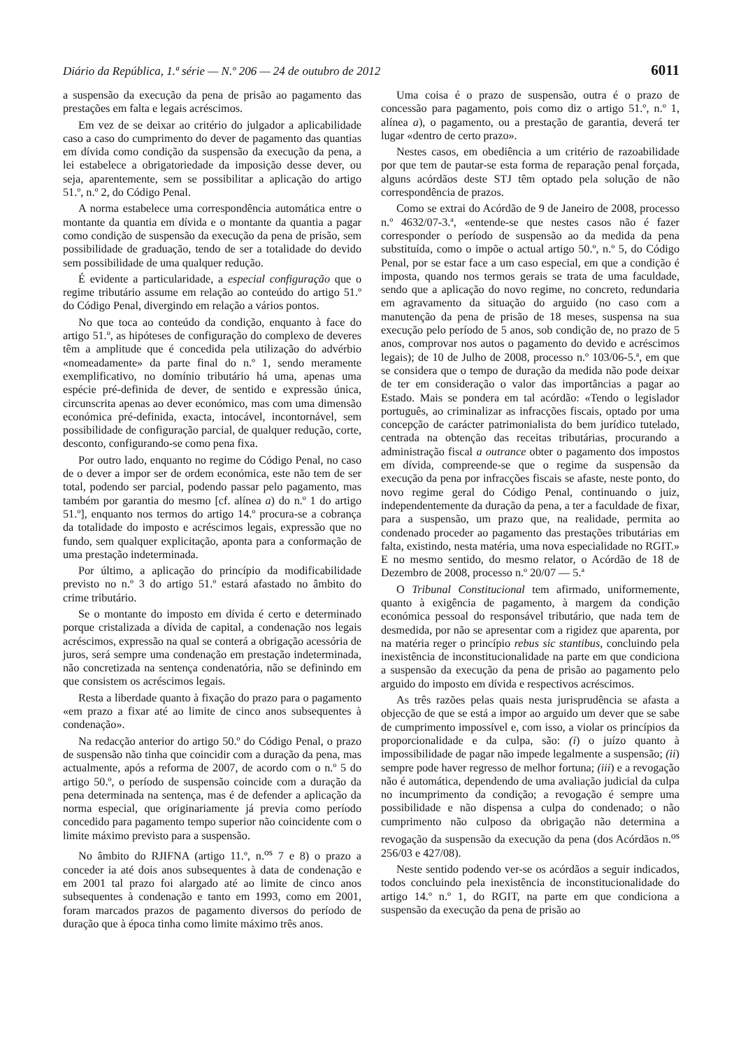Diário da República, 1.ª série — N.º 206 — 24 de outubro de 2012 6011
a suspensão da execução da pena de prisão ao pagamento das prestações em falta e legais acréscimos.
Em vez de se deixar ao critério do julgador a aplicabilidade caso a caso do cumprimento do dever de pagamento das quantias em dívida como condição da suspensão da execução da pena, a lei estabelece a obrigatoriedade da imposição desse dever, ou seja, aparentemente, sem se possibilitar a aplicação do artigo 51.º, n.º 2, do Código Penal.
A norma estabelece uma correspondência automática entre o montante da quantia em dívida e o montante da quantia a pagar como condição de suspensão da execução da pena de prisão, sem possibilidade de graduação, tendo de ser a totalidade do devido sem possibilidade de uma qualquer redução.
É evidente a particularidade, a especial configuração que o regime tributário assume em relação ao conteúdo do artigo 51.º do Código Penal, divergindo em relação a vários pontos.
No que toca ao conteúdo da condição, enquanto à face do artigo 51.º, as hipóteses de configuração do complexo de deveres têm a amplitude que é concedida pela utilização do advérbio «nomeadamente» da parte final do n.º 1, sendo meramente exemplificativo, no domínio tributário há uma, apenas uma espécie pré-definida de dever, de sentido e expressão única, circunscrita apenas ao dever económico, mas com uma dimensão económica pré-definida, exacta, intocável, incontornável, sem possibilidade de configuração parcial, de qualquer redução, corte, desconto, configurando-se como pena fixa.
Por outro lado, enquanto no regime do Código Penal, no caso de o dever a impor ser de ordem económica, este não tem de ser total, podendo ser parcial, podendo passar pelo pagamento, mas também por garantia do mesmo [cf. alínea a) do n.º 1 do artigo 51.º], enquanto nos termos do artigo 14.º procura-se a cobrança da totalidade do imposto e acréscimos legais, expressão que no fundo, sem qualquer explicitação, aponta para a conformação de uma prestação indeterminada.
Por último, a aplicação do princípio da modificabilidade previsto no n.º 3 do artigo 51.º estará afastado no âmbito do crime tributário.
Se o montante do imposto em dívida é certo e determinado porque cristalizada a dívida de capital, a condenação nos legais acréscimos, expressão na qual se conterá a obrigação acessória de juros, será sempre uma condenação em prestação indeterminada, não concretizada na sentença condenatória, não se definindo em que consistem os acréscimos legais.
Resta a liberdade quanto à fixação do prazo para o pagamento «em prazo a fixar até ao limite de cinco anos subsequentes à condenação».
Na redacção anterior do artigo 50.º do Código Penal, o prazo de suspensão não tinha que coincidir com a duração da pena, mas actualmente, após a reforma de 2007, de acordo com o n.º 5 do artigo 50.º, o período de suspensão coincide com a duração da pena determinada na sentença, mas é de defender a aplicação da norma especial, que originariamente já previa como período concedido para pagamento tempo superior não coincidente com o limite máximo previsto para a suspensão.
No âmbito do RJIFNA (artigo 11.º, n.<sup>os</sup> 7 e 8) o prazo a conceder ia até dois anos subsequentes à data de condenação e em 2001 tal prazo foi alargado até ao limite de cinco anos subsequentes à condenação e tanto em 1993, como em 2001, foram marcados prazos de pagamento diversos do período de duração que à época tinha como limite máximo três anos.
Uma coisa é o prazo de suspensão, outra é o prazo de concessão para pagamento, pois como diz o artigo 51.º, n.º 1, alínea a), o pagamento, ou a prestação de garantia, deverá ter lugar «dentro de certo prazo».
Nestes casos, em obediência a um critério de razoabilidade por que tem de pautar-se esta forma de reparação penal forçada, alguns acórdãos deste STJ têm optado pela solução de não correspondência de prazos.
Como se extrai do Acórdão de 9 de Janeiro de 2008, processo n.º 4632/07-3.ª, «entende-se que nestes casos não é fazer corresponder o período de suspensão ao da medida da pena substituída, como o impõe o actual artigo 50.º, n.º 5, do Código Penal, por se estar face a um caso especial, em que a condição é imposta, quando nos termos gerais se trata de uma faculdade, sendo que a aplicação do novo regime, no concreto, redundaria em agravamento da situação do arguido (no caso com a manutenção da pena de prisão de 18 meses, suspensa na sua execução pelo período de 5 anos, sob condição de, no prazo de 5 anos, comprovar nos autos o pagamento do devido e acréscimos legais); de 10 de Julho de 2008, processo n.º 103/06-5.ª, em que se considera que o tempo de duração da medida não pode deixar de ter em consideração o valor das importâncias a pagar ao Estado. Mais se pondera em tal acórdão: «Tendo o legislador português, ao criminalizar as infracções fiscais, optado por uma concepção de carácter patrimonialista do bem jurídico tutelado, centrada na obtenção das receitas tributárias, procurando a administração fiscal a outrance obter o pagamento dos impostos em dívida, compreende-se que o regime da suspensão da execução da pena por infracções fiscais se afaste, neste ponto, do novo regime geral do Código Penal, continuando o juiz, independentemente da duração da pena, a ter a faculdade de fixar, para a suspensão, um prazo que, na realidade, permita ao condenado proceder ao pagamento das prestações tributárias em falta, existindo, nesta matéria, uma nova especialidade no RGIT.» E no mesmo sentido, do mesmo relator, o Acórdão de 18 de Dezembro de 2008, processo n.º 20/07 — 5.ª
O Tribunal Constitucional tem afirmado, uniformemente, quanto à exigência de pagamento, à margem da condição económica pessoal do responsável tributário, que nada tem de desmedida, por não se apresentar com a rigidez que aparenta, por na matéria reger o princípio rebus sic stantibus, concluindo pela inexistência de inconstitucionalidade na parte em que condiciona a suspensão da execução da pena de prisão ao pagamento pelo arguido do imposto em dívida e respectivos acréscimos.
As três razões pelas quais nesta jurisprudência se afasta a objecção de que se está a impor ao arguido um dever que se sabe de cumprimento impossível e, com isso, a violar os princípios da proporcionalidade e da culpa, são: (i) o juízo quanto à impossibilidade de pagar não impede legalmente a suspensão; (ii) sempre pode haver regresso de melhor fortuna; (iii) e a revogação não é automática, dependendo de uma avaliação judicial da culpa no incumprimento da condição; a revogação é sempre uma possibilidade e não dispensa a culpa do condenado; o não cumprimento não culposo da obrigação não determina a revogação da suspensão da execução da pena (dos Acórdãos n.<sup>os</sup> 256/03 e 427/08).
Neste sentido podendo ver-se os acórdãos a seguir indicados, todos concluindo pela inexistência de inconstitucionalidade do artigo 14.º n.º 1, do RGIT, na parte em que condiciona a suspensão da execução da pena de prisão ao